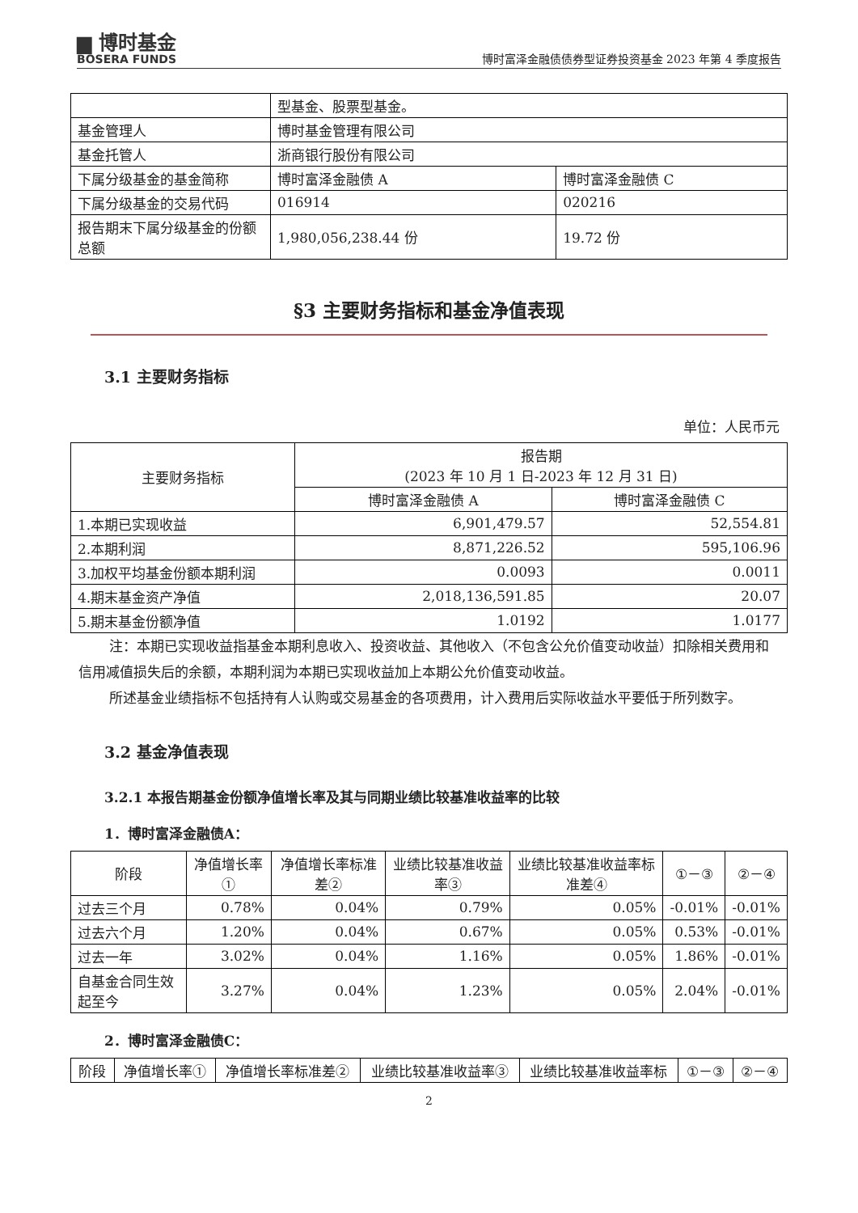▆ 博时基金
BOSERA FUNDS
博时富泽金融债债券型证券投资基金 2023 年第 4 季度报告
| | 型基金、股票型基金。 | |
| 基金管理人 | 博时基金管理有限公司 | |
| 基金托管人 | 浙商银行股份有限公司 | |
| 下属分级基金的基金简称 | 博时富泽金融债 A | 博时富泽金融债 C |
| 下属分级基金的交易代码 | 016914 | 020216 |
| 报告期末下属分级基金的份额总额 | 1,980,056,238.44 份 | 19.72 份 |
§3 主要财务指标和基金净值表现
3.1 主要财务指标
单位：人民币元
| 主要财务指标 | 报告期 (2023 年 10 月 1 日-2023 年 12 月 31 日) | |
| --- | --- | --- |
| | 博时富泽金融债 A | 博时富泽金融债 C |
| 1.本期已实现收益 | 6,901,479.57 | 52,554.81 |
| 2.本期利润 | 8,871,226.52 | 595,106.96 |
| 3.加权平均基金份额本期利润 | 0.0093 | 0.0011 |
| 4.期末基金资产净值 | 2,018,136,591.85 | 20.07 |
| 5.期末基金份额净值 | 1.0192 | 1.0177 |
注：本期已实现收益指基金本期利息收入、投资收益、其他收入（不包含公允价值变动收益）扣除相关费用和信用减值损失后的余额，本期利润为本期已实现收益加上本期公允价值变动收益。
所述基金业绩指标不包括持有人认购或交易基金的各项费用，计入费用后实际收益水平要低于所列数字。
3.2 基金净值表现
3.2.1 本报告期基金份额净值增长率及其与同期业绩比较基准收益率的比较
1．博时富泽金融债A：
| 阶段 | 净值增长率① | 净值增长率标准差② | 业绩比较基准收益率③ | 业绩比较基准收益率标准差④ | ①－③ | ②－④ |
| --- | --- | --- | --- | --- | --- | --- |
| 过去三个月 | 0.78% | 0.04% | 0.79% | 0.05% | -0.01% | -0.01% |
| 过去六个月 | 1.20% | 0.04% | 0.67% | 0.05% | 0.53% | -0.01% |
| 过去一年 | 3.02% | 0.04% | 1.16% | 0.05% | 1.86% | -0.01% |
| 自基金合同生效起至今 | 3.27% | 0.04% | 1.23% | 0.05% | 2.04% | -0.01% |
2．博时富泽金融债C：
| 阶段 | 净值增长率① | 净值增长率标准差② | 业绩比较基准收益率③ | 业绩比较基准收益率标 | ①－③ | ②－④ |
| --- | --- | --- | --- | --- | --- | --- |
2